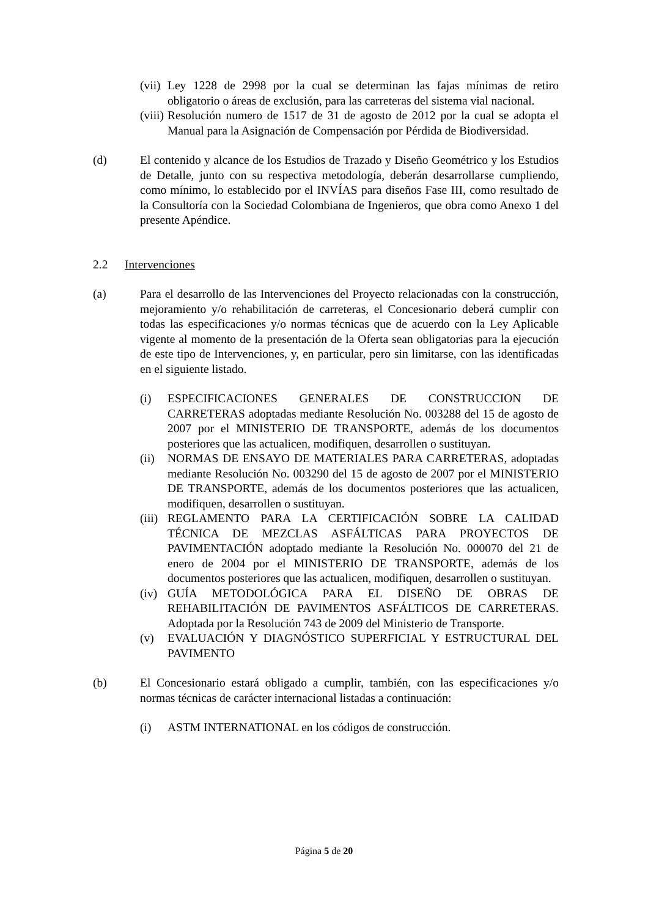(vii)
Ley 1228 de 2998 por la cual se determinan las fajas mínimas de retiro obligatorio o áreas de exclusión, para las carreteras del sistema vial nacional.
(viii)
Resolución numero de 1517 de 31 de agosto de 2012 por la cual se adopta el Manual para la Asignación de Compensación por Pérdida de Biodiversidad.
(d) El contenido y alcance de los Estudios de Trazado y Diseño Geométrico y los Estudios de Detalle, junto con su respectiva metodología, deberán desarrollarse cumpliendo, como mínimo, lo establecido por el INVÍAS para diseños Fase III, como resultado de la Consultoría con la Sociedad Colombiana de Ingenieros, que obra como Anexo 1 del presente Apéndice.
2.2 Intervenciones
(a) Para el desarrollo de las Intervenciones del Proyecto relacionadas con la construcción, mejoramiento y/o rehabilitación de carreteras, el Concesionario deberá cumplir con todas las especificaciones y/o normas técnicas que de acuerdo con la Ley Aplicable vigente al momento de la presentación de la Oferta sean obligatorias para la ejecución de este tipo de Intervenciones, y, en particular, pero sin limitarse, con las identificadas en el siguiente listado.
(i) ESPECIFICACIONES GENERALES DE CONSTRUCCION DE CARRETERAS adoptadas mediante Resolución No. 003288 del 15 de agosto de 2007 por el MINISTERIO DE TRANSPORTE, además de los documentos posteriores que las actualicen, modifiquen, desarrollen o sustituyan.
(ii)
NORMAS DE ENSAYO DE MATERIALES PARA CARRETERAS, adoptadas mediante Resolución No. 003290 del 15 de agosto de 2007 por el MINISTERIO DE TRANSPORTE, además de los documentos posteriores que las actualicen, modifiquen, desarrollen o sustituyan.
(iii)
REGLAMENTO PARA LA CERTIFICACIÓN SOBRE LA CALIDAD TÉCNICA DE MEZCLAS ASFÁLTICAS PARA PROYECTOS DE PAVIMENTACIÓN adoptado mediante la Resolución No. 000070 del 21 de enero de 2004 por el MINISTERIO DE TRANSPORTE, además de los documentos posteriores que las actualicen, modifiquen, desarrollen o sustituyan.
(iv)
GUÍA METODOLÓGICA PARA EL DISEÑO DE OBRAS DE REHABILITACIÓN DE PAVIMENTOS ASFÁLTICOS DE CARRETERAS. Adoptada por la Resolución 743 de 2009 del Ministerio de Transporte.
(v) EVALUACIÓN Y DIAGNÓSTICO SUPERFICIAL Y ESTRUCTURAL DEL PAVIMENTO
(b) El Concesionario estará obligado a cumplir, también, con las especificaciones y/o normas técnicas de carácter internacional listadas a continuación:
(i) ASTM INTERNATIONAL en los códigos de construcción.
Página 5 de 20